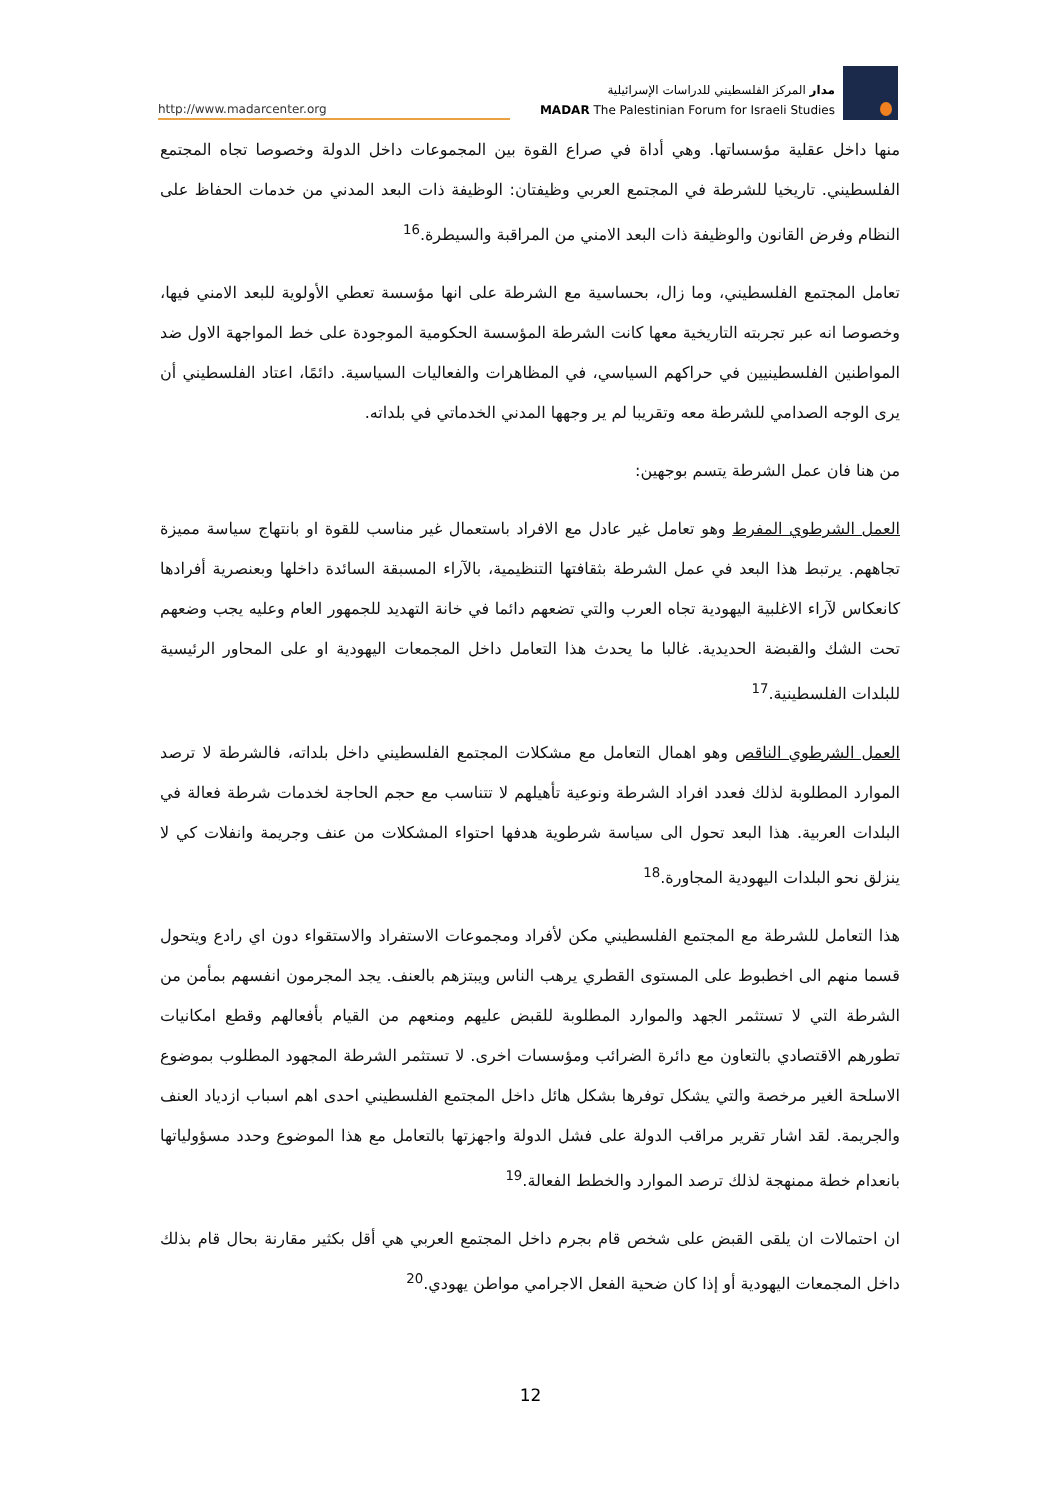http://www.madarcenter.org
مدار المركز الفلسطيني للدراسات الإسرائيلية
MADAR The Palestinian Forum for Israeli Studies
منها داخل عقلية مؤسساتها. وهي أداة في صراع القوة بين المجموعات داخل الدولة وخصوصا تجاه المجتمع الفلسطيني. تاريخيا للشرطة في المجتمع العربي وظيفتان: الوظيفة ذات البعد المدني من خدمات الحفاظ على النظام وفرض القانون والوظيفة ذات البعد الامني من المراقبة والسيطرة.<sup>16</sup>
تعامل المجتمع الفلسطيني، وما زال، بحساسية مع الشرطة على انها مؤسسة تعطي الأولوية للبعد الامني فيها، وخصوصا انه عبر تجربته التاريخية معها كانت الشرطة المؤسسة الحكومية الموجودة على خط المواجهة الاول ضد المواطنين الفلسطينيين في حراكهم السياسي، في المظاهرات والفعاليات السياسية. دائمًا، اعتاد الفلسطيني أن يرى الوجه الصدامي للشرطة معه وتقريبا لم ير وجهها المدني الخدماتي في بلداته.
من هنا فان عمل الشرطة يتسم بوجهين:
العمل الشرطوي المفرط وهو تعامل غير عادل مع الافراد باستعمال غير مناسب للقوة او بانتهاج سياسة مميزة تجاههم. يرتبط هذا البعد في عمل الشرطة بثقافتها التنظيمية، بالآراء المسبقة السائدة داخلها وبعنصرية أفرادها كانعكاس لآراء الاغلبية اليهودية تجاه العرب والتي تضعهم دائما في خانة التهديد للجمهور العام وعليه يجب وضعهم تحت الشك والقبضة الحديدية. غالبا ما يحدث هذا التعامل داخل المجمعات اليهودية او على المحاور الرئيسية للبلدات الفلسطينية.<sup>17</sup>
العمل الشرطوي الناقص وهو اهمال التعامل مع مشكلات المجتمع الفلسطيني داخل بلداته، فالشرطة لا ترصد الموارد المطلوبة لذلك فعدد افراد الشرطة ونوعية تأهيلهم لا تتناسب مع حجم الحاجة لخدمات شرطة فعالة في البلدات العربية. هذا البعد تحول الى سياسة شرطوية هدفها احتواء المشكلات من عنف وجريمة وانفلات كي لا ينزلق نحو البلدات اليهودية المجاورة.<sup>18</sup>
هذا التعامل للشرطة مع المجتمع الفلسطيني مكن لأفراد ومجموعات الاستفراد والاستقواء دون اي رادع ويتحول قسما منهم الى اخطبوط على المستوى القطري يرهب الناس ويبتزهم بالعنف. يجد المجرمون انفسهم بمأمن من الشرطة التي لا تستثمر الجهد والموارد المطلوبة للقبض عليهم ومنعهم من القيام بأفعالهم وقطع امكانيات تطورهم الاقتصادي بالتعاون مع دائرة الضرائب ومؤسسات اخرى. لا تستثمر الشرطة المجهود المطلوب بموضوع الاسلحة الغير مرخصة والتي يشكل توفرها بشكل هائل داخل المجتمع الفلسطيني احدى اهم اسباب ازدياد العنف والجريمة. لقد اشار تقرير مراقب الدولة على فشل الدولة واجهزتها بالتعامل مع هذا الموضوع وحدد مسؤولياتها بانعدام خطة ممنهجة لذلك ترصد الموارد والخطط الفعالة.<sup>19</sup>
ان احتمالات ان يلقى القبض على شخص قام بجرم داخل المجتمع العربي هي أقل بكثير مقارنة بحال قام بذلك داخل المجمعات اليهودية أو إذا كان ضحية الفعل الاجرامي مواطن يهودي.<sup>20</sup>
12